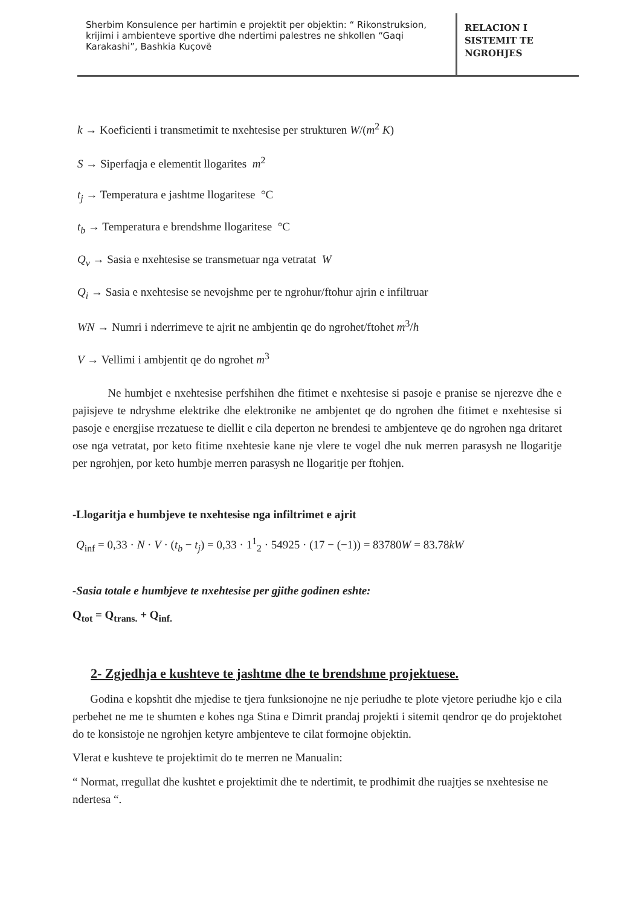Sherbim Konsulence per hartimin e projektit per objektin: “ Rikonstruksion, krijimi i ambienteve sportive dhe ndertimi palestres ne shkollen “Gaqi Karakashi”, Bashkia Kuçovë
RELACION I
SISTEMIT TE
NGROHJES
k → Koeficienti i transmetimit te nxehtesise per strukturen W/(m<sup>2</sup> K)
S → Siperfaqja e elementit llogarites m<sup>2</sup>
t<sub>j</sub> → Temperatura e jashtme llogaritese °C
t<sub>b</sub> → Temperatura e brendshme llogaritese °C
Q<sub>v</sub> → Sasia e nxehtesise se transmetuar nga vetratat W
Q<sub>i</sub> → Sasia e nxehtesise se nevojshme per te ngrohur/ftohur ajrin e infiltruar
WN → Numri i nderrimeve te ajrit ne ambjentin qe do ngrohet/ftohet m<sup>3</sup>/h
V → Vellimi i ambjentit qe do ngrohet m<sup>3</sup>
Ne humbjet e nxehtesise perfshihen dhe fitimet e nxehtesise si pasoje e pranise se njerezve dhe e pajisjeve te ndryshme elektrike dhe elektronike ne ambjentet qe do ngrohen dhe fitimet e nxehtesise si pasoje e energjise rrezatuese te diellit e cila deperton ne brendesi te ambjenteve qe do ngrohen nga dritaret ose nga vetratat, por keto fitime nxehtesie kane nje vlere te vogel dhe nuk merren parasysh ne llogaritje per ngrohjen, por keto humbje merren parasysh ne llogaritje per ftohjen.
-Llogaritja e humbjeve te nxehtesise nga infiltrimet e ajrit
Q<sub>inf</sub> = 0,33 · N · V · (t<sub>b</sub> − t<sub>j</sub>) = 0,33 · 1<sup>1</sup><sub>2</sub> · 54925 · (17 − (−1)) = 83780W = 83.78kW
-Sasia totale e humbjeve te nxehtesise per gjithe godinen eshte:
Q<sub>tot</sub> = Q<sub>trans.</sub> + Q<sub>inf.</sub>
2- Zgjedhja e kushteve te jashtme dhe te brendshme projektuese.
Godina e kopshtit dhe mjedise te tjera funksionojne ne nje periudhe te plote vjetore periudhe kjo e cila perbehet ne me te shumten e kohes nga Stina e Dimrit prandaj projekti i sitemit qendror qe do projektohet do te konsistoje ne ngrohjen ketyre ambjenteve te cilat formojne objektin.
Vlerat e kushteve te projektimit do te merren ne Manualin:
“ Normat, rregullat dhe kushtet e projektimit dhe te ndertimit, te prodhimit dhe ruajtjes se nxehtesise ne ndertesa “.